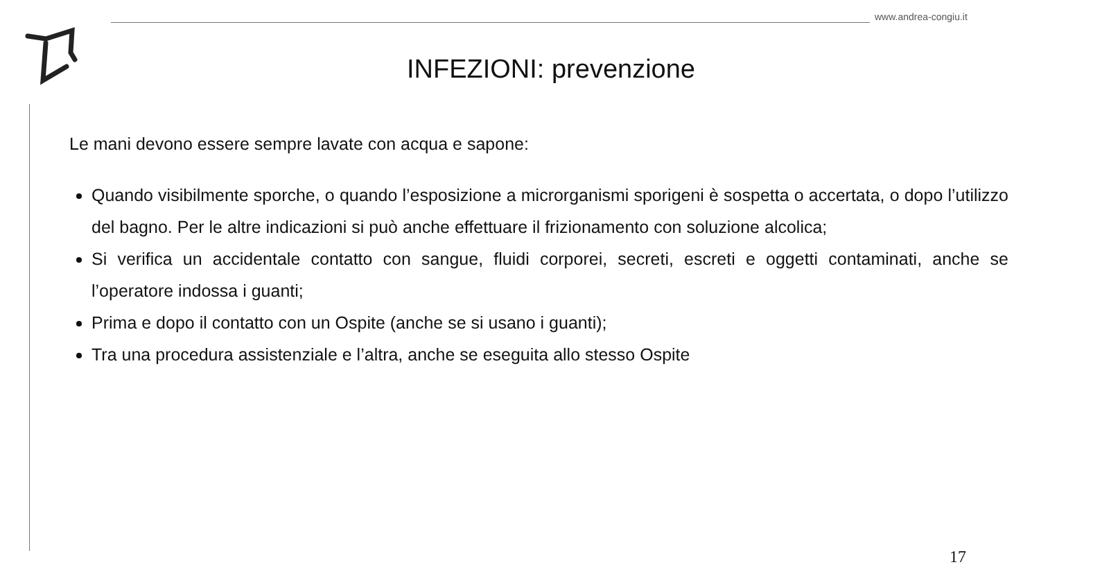www.andrea-congiu.it
INFEZIONI: prevenzione
Le mani devono essere sempre lavate con acqua e sapone:
Quando visibilmente sporche, o quando l’esposizione a microrganismi sporigeni è sospetta o accertata, o dopo l’utilizzo del bagno. Per le altre indicazioni si può anche effettuare il frizionamento con soluzione alcolica;
Si verifica un accidentale contatto con sangue, fluidi corporei, secreti, escreti e oggetti contaminati, anche se l’operatore indossa i guanti;
Prima e dopo il contatto con un Ospite (anche se si usano i guanti);
Tra una procedura assistenziale e l’altra, anche se eseguita allo stesso Ospite
17